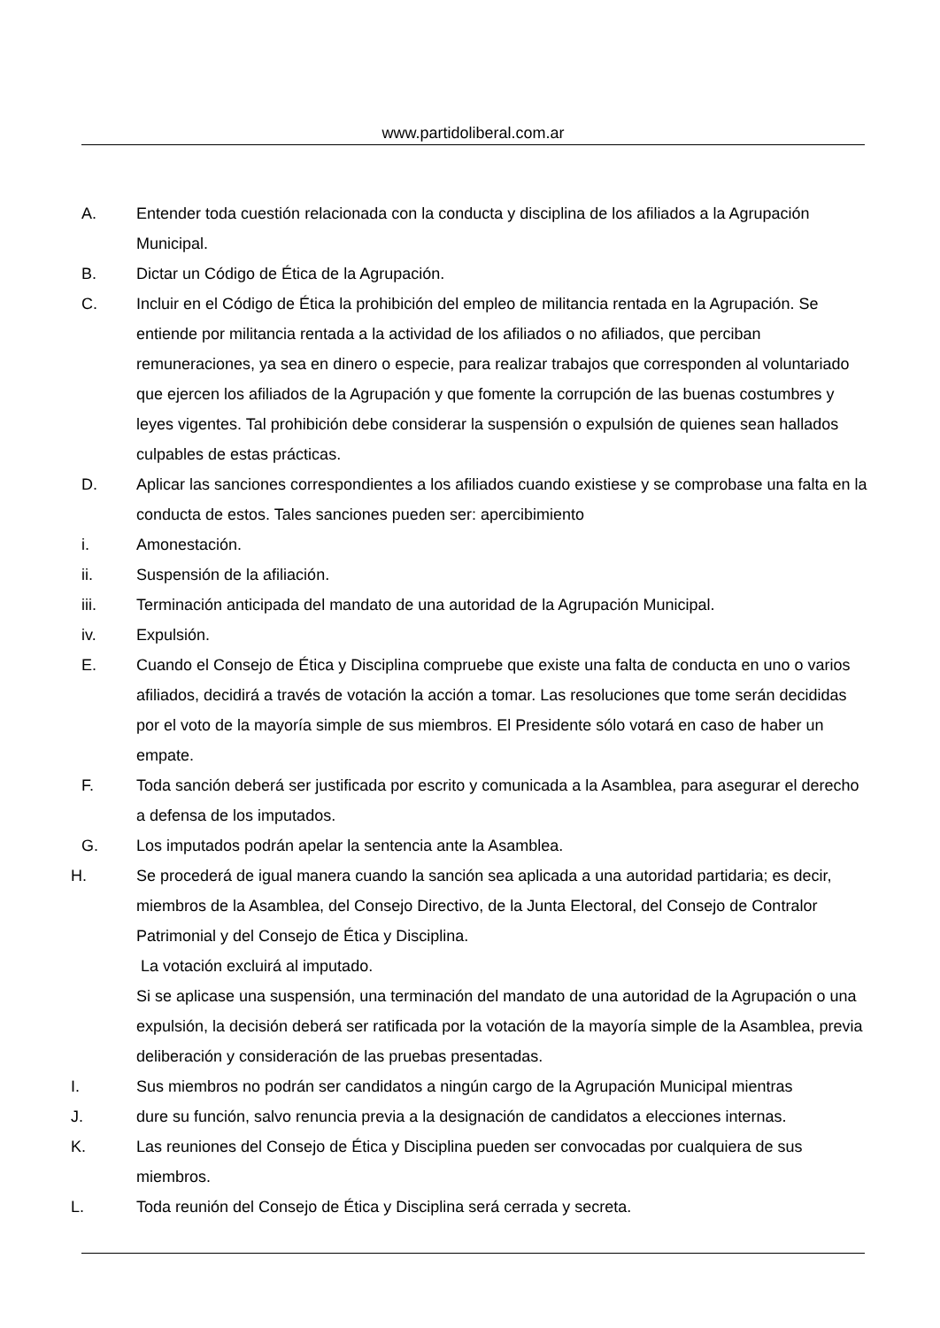www.partidoliberal.com.ar
A. Entender toda cuestión relacionada con la conducta y disciplina de los afiliados a la Agrupación Municipal.
B. Dictar un Código de Ética de la Agrupación.
C. Incluir en el Código de Ética la prohibición del empleo de militancia rentada en la Agrupación. Se entiende por militancia rentada a la actividad de los afiliados o no afiliados, que perciban remuneraciones, ya sea en dinero o especie, para realizar trabajos que corresponden al voluntariado que ejercen los afiliados de la Agrupación y que fomente la corrupción de las buenas costumbres y leyes vigentes. Tal prohibición debe considerar la suspensión o expulsión de quienes sean hallados culpables de estas prácticas.
D. Aplicar las sanciones correspondientes a los afiliados cuando existiese y se comprobase una falta en la conducta de estos. Tales sanciones pueden ser: apercibimiento
i. Amonestación.
ii. Suspensión de la afiliación.
iii. Terminación anticipada del mandato de una autoridad de la Agrupación Municipal.
iv. Expulsión.
E. Cuando el Consejo de Ética y Disciplina compruebe que existe una falta de conducta en uno o varios afiliados, decidirá a través de votación la acción a tomar. Las resoluciones que tome serán decididas por el voto de la mayoría simple de sus miembros. El Presidente sólo votará en caso de haber un empate.
F. Toda sanción deberá ser justificada por escrito y comunicada a la Asamblea, para asegurar el derecho a defensa de los imputados.
G. Los imputados podrán apelar la sentencia ante la Asamblea.
H. Se procederá de igual manera cuando la sanción sea aplicada a una autoridad partidaria; es decir, miembros de la Asamblea, del Consejo Directivo, de la Junta Electoral, del Consejo de Contralor Patrimonial y del Consejo de Ética y Disciplina.
La votación excluirá al imputado.
Si se aplicase una suspensión, una terminación del mandato de una autoridad de la Agrupación o una expulsión, la decisión deberá ser ratificada por la votación de la mayoría simple de la Asamblea, previa deliberación y consideración de las pruebas presentadas.
I. Sus miembros no podrán ser candidatos a ningún cargo de la Agrupación Municipal mientras
J. dure su función, salvo renuncia previa a la designación de candidatos a elecciones internas.
K. Las reuniones del Consejo de Ética y Disciplina pueden ser convocadas por cualquiera de sus miembros.
L. Toda reunión del Consejo de Ética y Disciplina será cerrada y secreta.